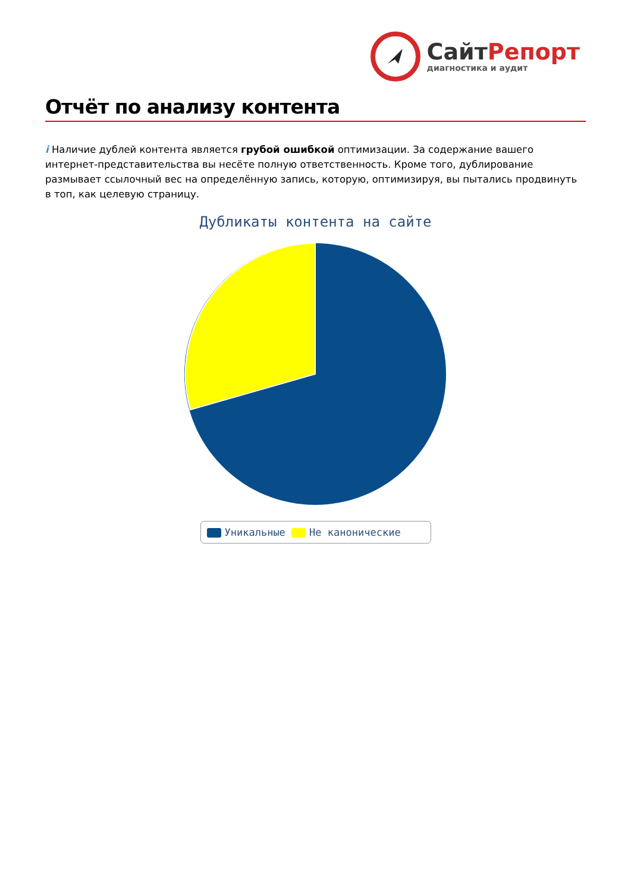СайтРепорт
диагностика и аудит
Отчёт по анализу контента
i Наличие дублей контента является грубой ошибкой оптимизации. За содержание вашего интернет-представительства вы несёте полную ответственность. Кроме того, дублирование размывает ссылочный вес на определённую запись, которую, оптимизируя, вы пытались продвинуть в топ, как целевую страницу.
Дубликаты контента на сайте
Уникальные Не каноничеcкие